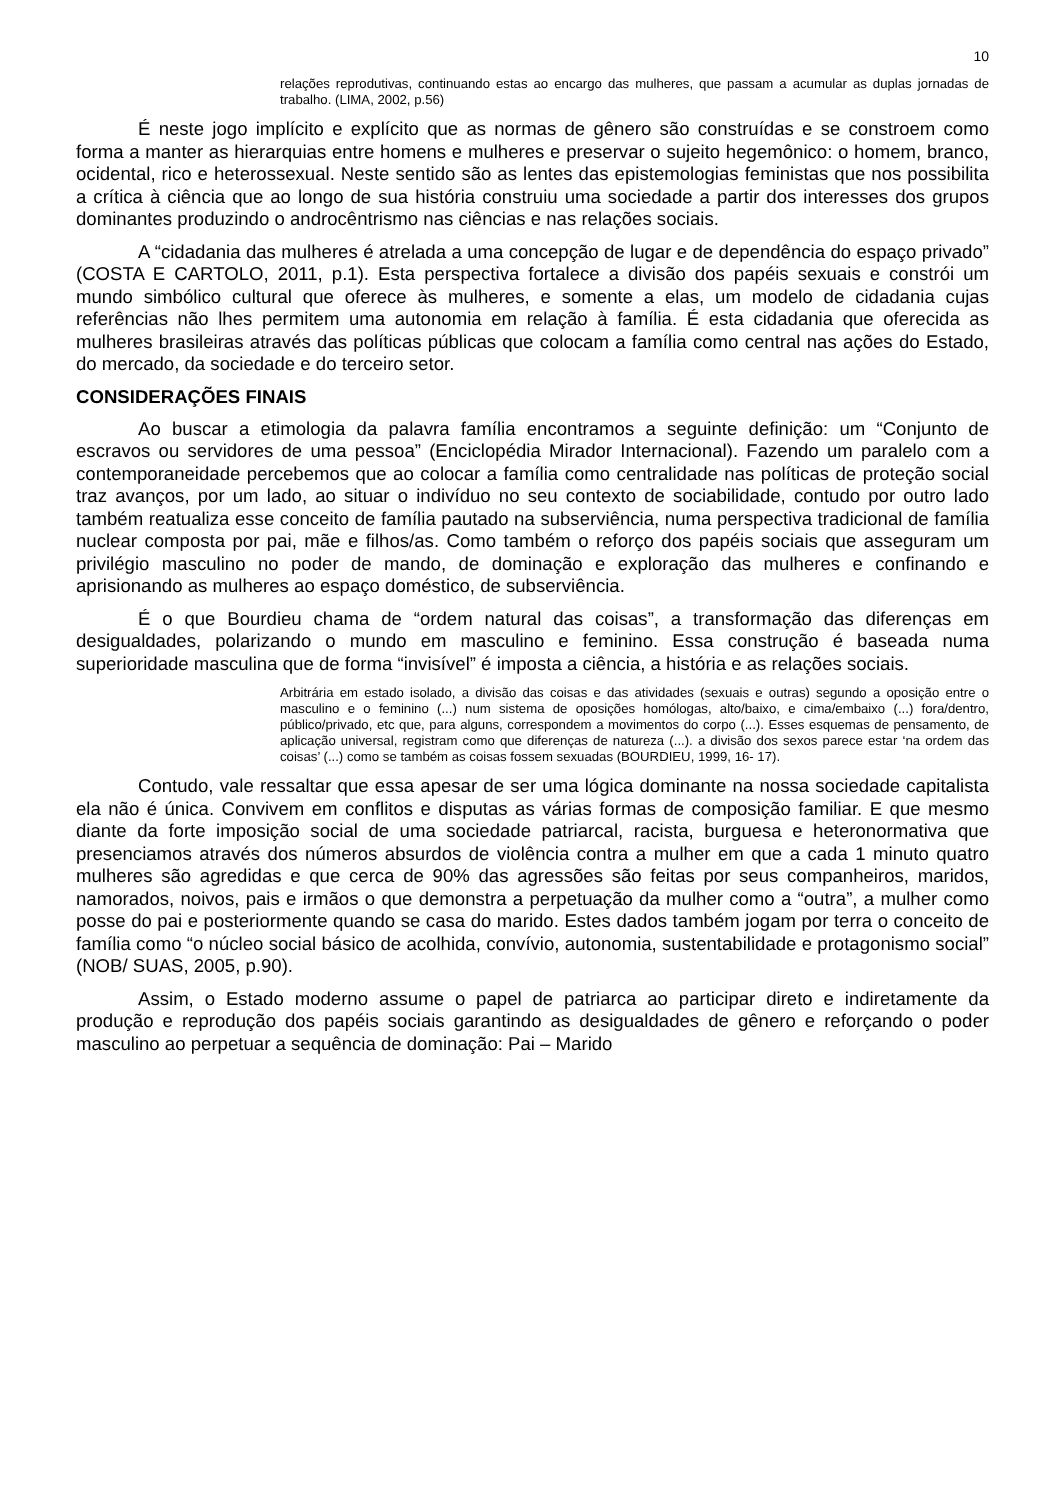10
relações reprodutivas, continuando estas ao encargo das mulheres, que passam a acumular as duplas jornadas de trabalho. (LIMA, 2002, p.56)
É neste jogo implícito e explícito que as normas de gênero são construídas e se constroem como forma a manter as hierarquias entre homens e mulheres e preservar o sujeito hegemônico: o homem, branco, ocidental, rico e heterossexual. Neste sentido são as lentes das epistemologias feministas que nos possibilita a crítica à ciência que ao longo de sua história construiu uma sociedade a partir dos interesses dos grupos dominantes produzindo o androcêntrismo nas ciências e nas relações sociais.
A “cidadania das mulheres é atrelada a uma concepção de lugar e de dependência do espaço privado” (COSTA E CARTOLO, 2011, p.1). Esta perspectiva fortalece a divisão dos papéis sexuais e constrói um mundo simbólico cultural que oferece às mulheres, e somente a elas, um modelo de cidadania cujas referências não lhes permitem uma autonomia em relação à família. É esta cidadania que oferecida as mulheres brasileiras através das políticas públicas que colocam a família como central nas ações do Estado, do mercado, da sociedade e do terceiro setor.
CONSIDERAÇÕES FINAIS
Ao buscar a etimologia da palavra família encontramos a seguinte definição: um “Conjunto de escravos ou servidores de uma pessoa” (Enciclopédia Mirador Internacional). Fazendo um paralelo com a contemporaneidade percebemos que ao colocar a família como centralidade nas políticas de proteção social traz avanços, por um lado, ao situar o indivíduo no seu contexto de sociabilidade, contudo por outro lado também reatualiza esse conceito de família pautado na subserviência, numa perspectiva tradicional de família nuclear composta por pai, mãe e filhos/as. Como também o reforço dos papéis sociais que asseguram um privilégio masculino no poder de mando, de dominação e exploração das mulheres e confinando e aprisionando as mulheres ao espaço doméstico, de subserviência.
É o que Bourdieu chama de “ordem natural das coisas”, a transformação das diferenças em desigualdades, polarizando o mundo em masculino e feminino. Essa construção é baseada numa superioridade masculina que de forma “invisível” é imposta a ciência, a história e as relações sociais.
Arbitrária em estado isolado, a divisão das coisas e das atividades (sexuais e outras) segundo a oposição entre o masculino e o feminino (...) num sistema de oposições homólogas, alto/baixo, e cima/embaixo (...) fora/dentro, público/privado, etc que, para alguns, correspondem a movimentos do corpo (...). Esses esquemas de pensamento, de aplicação universal, registram como que diferenças de natureza (...). a divisão dos sexos parece estar ‘na ordem das coisas’ (...) como se também as coisas fossem sexuadas (BOURDIEU, 1999, 16- 17).
Contudo, vale ressaltar que essa apesar de ser uma lógica dominante na nossa sociedade capitalista ela não é única. Convivem em conflitos e disputas as várias formas de composição familiar. E que mesmo diante da forte imposição social de uma sociedade patriarcal, racista, burguesa e heteronormativa que presenciamos através dos números absurdos de violência contra a mulher em que a cada 1 minuto quatro mulheres são agredidas e que cerca de 90% das agressões são feitas por seus companheiros, maridos, namorados, noivos, pais e irmãos o que demonstra a perpetuação da mulher como a “outra”, a mulher como posse do pai e posteriormente quando se casa do marido. Estes dados também jogam por terra o conceito de família como “o núcleo social básico de acolhida, convívio, autonomia, sustentabilidade e protagonismo social” (NOB/ SUAS, 2005, p.90).
Assim, o Estado moderno assume o papel de patriarca ao participar direto e indiretamente da produção e reprodução dos papéis sociais garantindo as desigualdades de gênero e reforçando o poder masculino ao perpetuar a sequência de dominação: Pai – Marido